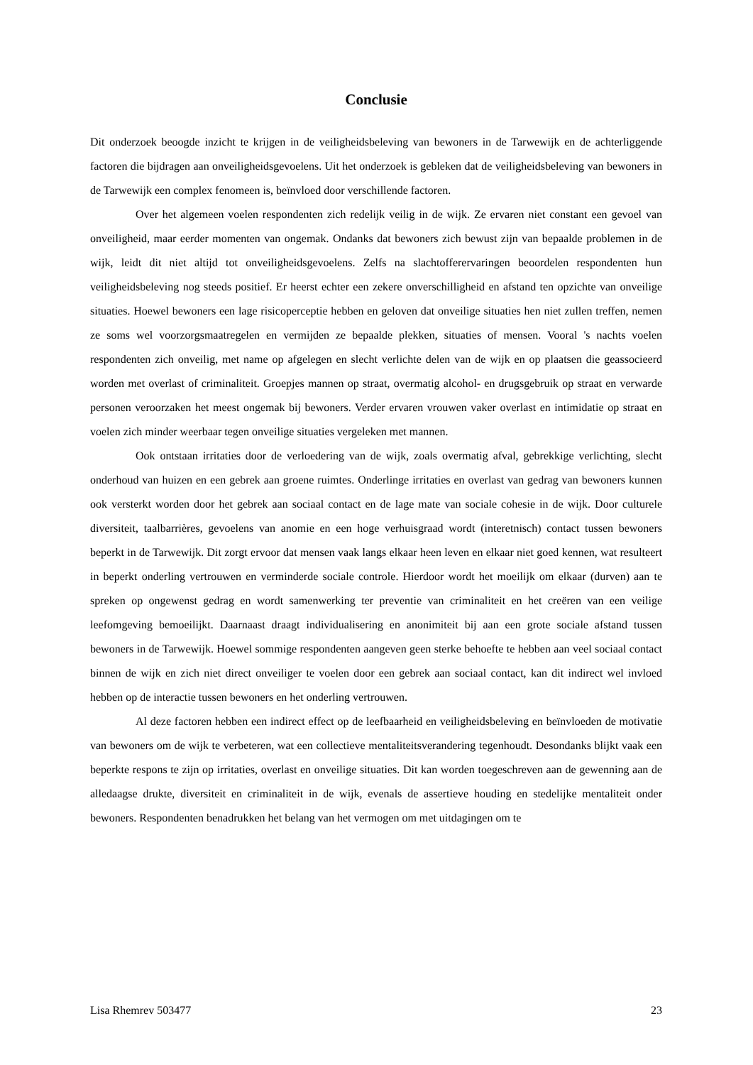Conclusie
Dit onderzoek beoogde inzicht te krijgen in de veiligheidsbeleving van bewoners in de Tarwewijk en de achterliggende factoren die bijdragen aan onveiligheidsgevoelens. Uit het onderzoek is gebleken dat de veiligheidsbeleving van bewoners in de Tarwewijk een complex fenomeen is, beïnvloed door verschillende factoren.
Over het algemeen voelen respondenten zich redelijk veilig in de wijk. Ze ervaren niet constant een gevoel van onveiligheid, maar eerder momenten van ongemak. Ondanks dat bewoners zich bewust zijn van bepaalde problemen in de wijk, leidt dit niet altijd tot onveiligheidsgevoelens. Zelfs na slachtofferervaringen beoordelen respondenten hun veiligheidsbeleving nog steeds positief. Er heerst echter een zekere onverschilligheid en afstand ten opzichte van onveilige situaties. Hoewel bewoners een lage risicoperceptie hebben en geloven dat onveilige situaties hen niet zullen treffen, nemen ze soms wel voorzorgsmaatregelen en vermijden ze bepaalde plekken, situaties of mensen. Vooral 's nachts voelen respondenten zich onveilig, met name op afgelegen en slecht verlichte delen van de wijk en op plaatsen die geassocieerd worden met overlast of criminaliteit. Groepjes mannen op straat, overmatig alcohol- en drugsgebruik op straat en verwarde personen veroorzaken het meest ongemak bij bewoners. Verder ervaren vrouwen vaker overlast en intimidatie op straat en voelen zich minder weerbaar tegen onveilige situaties vergeleken met mannen.
Ook ontstaan irritaties door de verloedering van de wijk, zoals overmatig afval, gebrekkige verlichting, slecht onderhoud van huizen en een gebrek aan groene ruimtes. Onderlinge irritaties en overlast van gedrag van bewoners kunnen ook versterkt worden door het gebrek aan sociaal contact en de lage mate van sociale cohesie in de wijk. Door culturele diversiteit, taalbarrières, gevoelens van anomie en een hoge verhuisgraad wordt (interetnisch) contact tussen bewoners beperkt in de Tarwewijk. Dit zorgt ervoor dat mensen vaak langs elkaar heen leven en elkaar niet goed kennen, wat resulteert in beperkt onderling vertrouwen en verminderde sociale controle. Hierdoor wordt het moeilijk om elkaar (durven) aan te spreken op ongewenst gedrag en wordt samenwerking ter preventie van criminaliteit en het creëren van een veilige leefomgeving bemoeilijkt. Daarnaast draagt individualisering en anonimiteit bij aan een grote sociale afstand tussen bewoners in de Tarwewijk. Hoewel sommige respondenten aangeven geen sterke behoefte te hebben aan veel sociaal contact binnen de wijk en zich niet direct onveiliger te voelen door een gebrek aan sociaal contact, kan dit indirect wel invloed hebben op de interactie tussen bewoners en het onderling vertrouwen.
Al deze factoren hebben een indirect effect op de leefbaarheid en veiligheidsbeleving en beïnvloeden de motivatie van bewoners om de wijk te verbeteren, wat een collectieve mentaliteitsverandering tegenhoudt. Desondanks blijkt vaak een beperkte respons te zijn op irritaties, overlast en onveilige situaties. Dit kan worden toegeschreven aan de gewenning aan de alledaagse drukte, diversiteit en criminaliteit in de wijk, evenals de assertieve houding en stedelijke mentaliteit onder bewoners. Respondenten benadrukken het belang van het vermogen om met uitdagingen om te
Lisa Rhemrev 503477 23